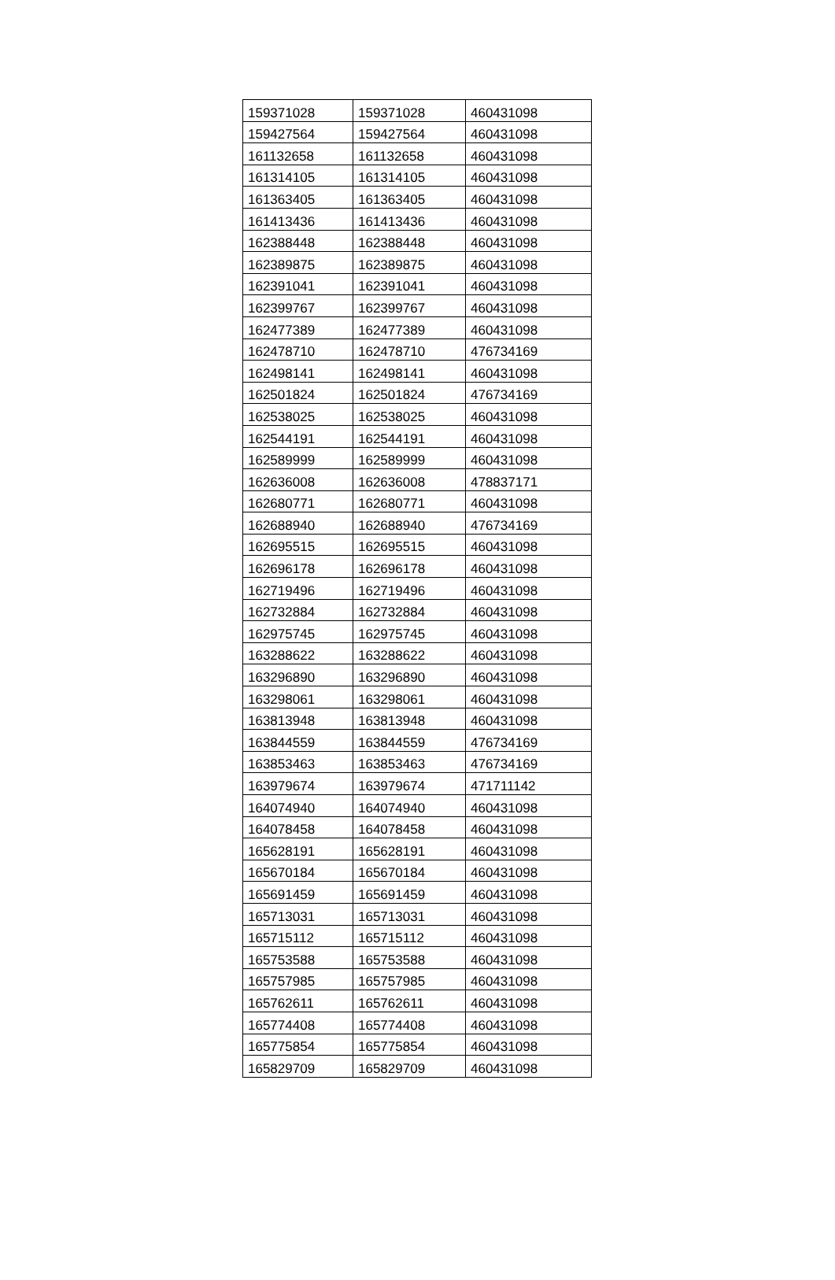| 159371028 | 159371028 | 460431098 |
| 159427564 | 159427564 | 460431098 |
| 161132658 | 161132658 | 460431098 |
| 161314105 | 161314105 | 460431098 |
| 161363405 | 161363405 | 460431098 |
| 161413436 | 161413436 | 460431098 |
| 162388448 | 162388448 | 460431098 |
| 162389875 | 162389875 | 460431098 |
| 162391041 | 162391041 | 460431098 |
| 162399767 | 162399767 | 460431098 |
| 162477389 | 162477389 | 460431098 |
| 162478710 | 162478710 | 476734169 |
| 162498141 | 162498141 | 460431098 |
| 162501824 | 162501824 | 476734169 |
| 162538025 | 162538025 | 460431098 |
| 162544191 | 162544191 | 460431098 |
| 162589999 | 162589999 | 460431098 |
| 162636008 | 162636008 | 478837171 |
| 162680771 | 162680771 | 460431098 |
| 162688940 | 162688940 | 476734169 |
| 162695515 | 162695515 | 460431098 |
| 162696178 | 162696178 | 460431098 |
| 162719496 | 162719496 | 460431098 |
| 162732884 | 162732884 | 460431098 |
| 162975745 | 162975745 | 460431098 |
| 163288622 | 163288622 | 460431098 |
| 163296890 | 163296890 | 460431098 |
| 163298061 | 163298061 | 460431098 |
| 163813948 | 163813948 | 460431098 |
| 163844559 | 163844559 | 476734169 |
| 163853463 | 163853463 | 476734169 |
| 163979674 | 163979674 | 471711142 |
| 164074940 | 164074940 | 460431098 |
| 164078458 | 164078458 | 460431098 |
| 165628191 | 165628191 | 460431098 |
| 165670184 | 165670184 | 460431098 |
| 165691459 | 165691459 | 460431098 |
| 165713031 | 165713031 | 460431098 |
| 165715112 | 165715112 | 460431098 |
| 165753588 | 165753588 | 460431098 |
| 165757985 | 165757985 | 460431098 |
| 165762611 | 165762611 | 460431098 |
| 165774408 | 165774408 | 460431098 |
| 165775854 | 165775854 | 460431098 |
| 165829709 | 165829709 | 460431098 |